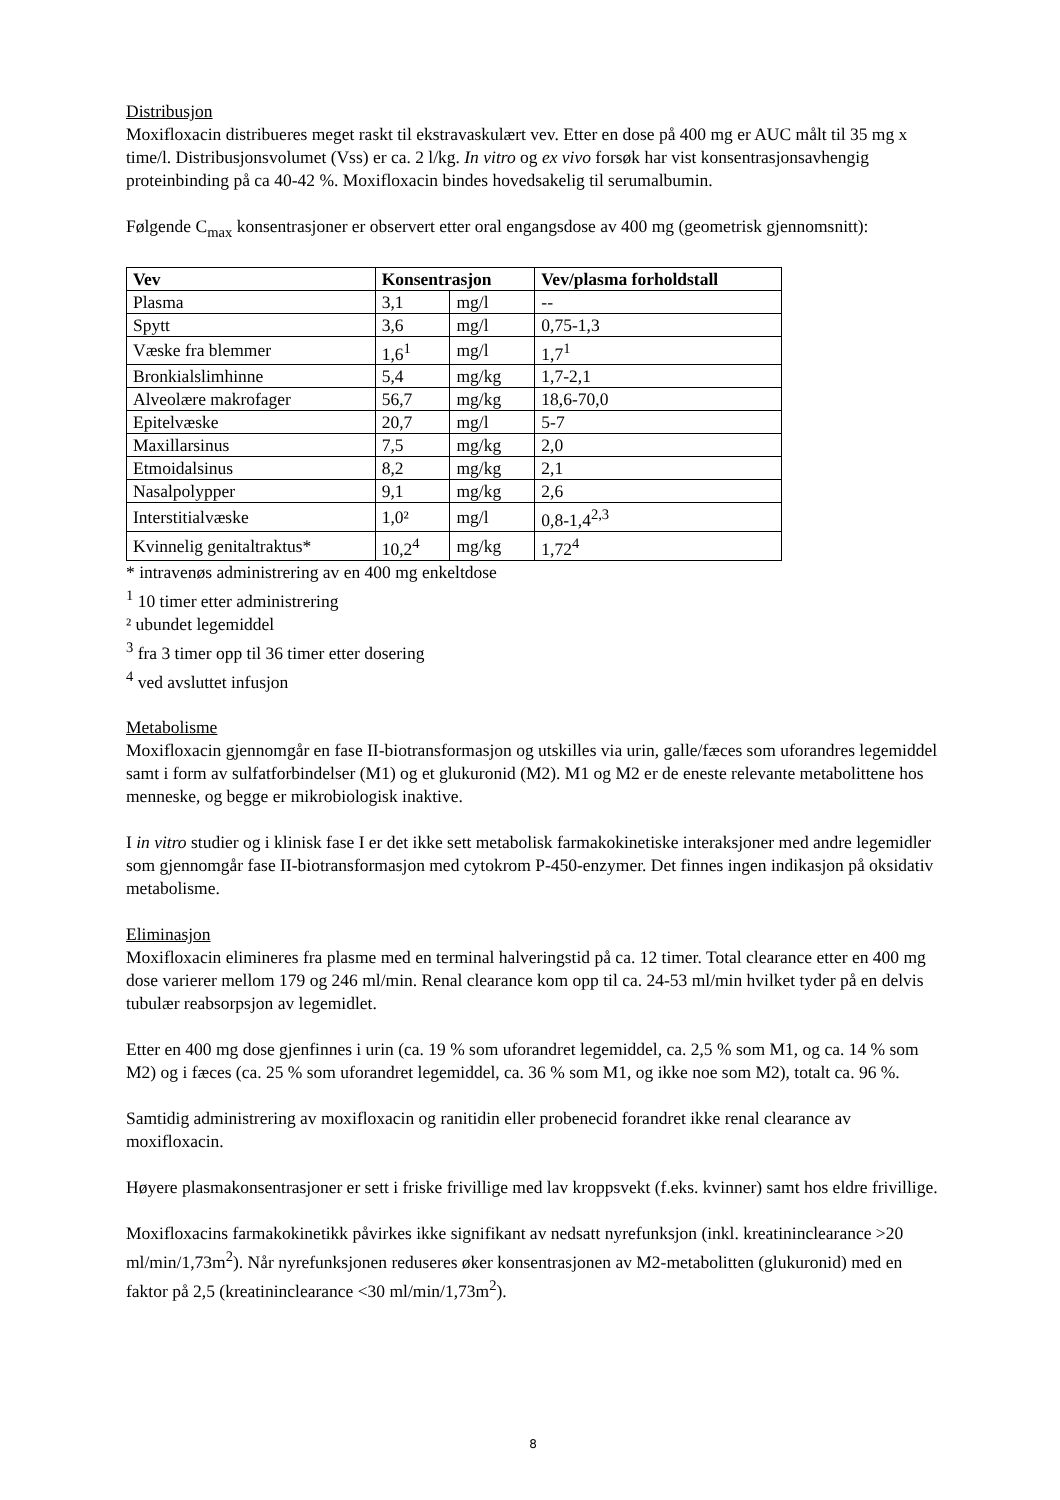Distribusjon
Moxifloxacin distribueres meget raskt til ekstravaskulært vev. Etter en dose på 400 mg er AUC målt til 35 mg x time/l. Distribusjonsvolumet (Vss) er ca. 2 l/kg. In vitro og ex vivo forsøk har vist konsentrasjonsavhengig proteinbinding på ca 40-42 %. Moxifloxacin bindes hovedsakelig til serumalbumin.
Følgende C<sub>max</sub> konsentrasjoner er observert etter oral engangsdose av 400 mg (geometrisk gjennomsnitt):
| Vev | Konsentrasjon | | Vev/plasma forholdstall |
| --- | --- | --- | --- |
| Plasma | 3,1 | mg/l | -- |
| Spytt | 3,6 | mg/l | 0,75-1,3 |
| Væske fra blemmer | 1,6<sup>1</sup> | mg/l | 1,7<sup>1</sup> |
| Bronkialslimhinne | 5,4 | mg/kg | 1,7-2,1 |
| Alveolære makrofager | 56,7 | mg/kg | 18,6-70,0 |
| Epitelvæske | 20,7 | mg/l | 5-7 |
| Maxillarsinus | 7,5 | mg/kg | 2,0 |
| Etmoidalsinus | 8,2 | mg/kg | 2,1 |
| Nasalpolypper | 9,1 | mg/kg | 2,6 |
| Interstitialvæske | 1,0² | mg/l | 0,8-1,4<sup>2,3</sup> |
| Kvinnelig genitaltraktus* | 10,2<sup>4</sup> | mg/kg | 1,72<sup>4</sup> |
* intravenøs administrering av en 400 mg enkeltdose
<sup>1</sup> 10 timer etter administrering
² ubundet legemiddel
<sup>3</sup> fra 3 timer opp til 36 timer etter dosering
<sup>4</sup> ved avsluttet infusjon
Metabolisme
Moxifloxacin gjennomgår en fase II-biotransformasjon og utskilles via urin, galle/fæces som uforandres legemiddel samt i form av sulfatforbindelser (M1) og et glukuronid (M2). M1 og M2 er de eneste relevante metabolittene hos menneske, og begge er mikrobiologisk inaktive.
I in vitro studier og i klinisk fase I er det ikke sett metabolisk farmakokinetiske interaksjoner med andre legemidler som gjennomgår fase II-biotransformasjon med cytokrom P-450-enzymer. Det finnes ingen indikasjon på oksidativ metabolisme.
Eliminasjon
Moxifloxacin elimineres fra plasme med en terminal halveringstid på ca. 12 timer. Total clearance etter en 400 mg dose varierer mellom 179 og 246 ml/min. Renal clearance kom opp til ca. 24-53 ml/min hvilket tyder på en delvis tubulær reabsorpsjon av legemidlet.
Etter en 400 mg dose gjenfinnes i urin (ca. 19 % som uforandret legemiddel, ca. 2,5 % som M1, og ca. 14 % som M2) og i fæces (ca. 25 % som uforandret legemiddel, ca. 36 % som M1, og ikke noe som M2), totalt ca. 96 %.
Samtidig administrering av moxifloxacin og ranitidin eller probenecid forandret ikke renal clearance av moxifloxacin.
Høyere plasmakonsentrasjoner er sett i friske frivillige med lav kroppsvekt (f.eks. kvinner) samt hos eldre frivillige.
Moxifloxacins farmakokinetikk påvirkes ikke signifikant av nedsatt nyrefunksjon (inkl. kreatininclearance >20 ml/min/1,73m<sup>2</sup>). Når nyrefunksjonen reduseres øker konsentrasjonen av M2-metabolitten (glukuronid) med en faktor på 2,5 (kreatininclearance <30 ml/min/1,73m<sup>2</sup>).
8